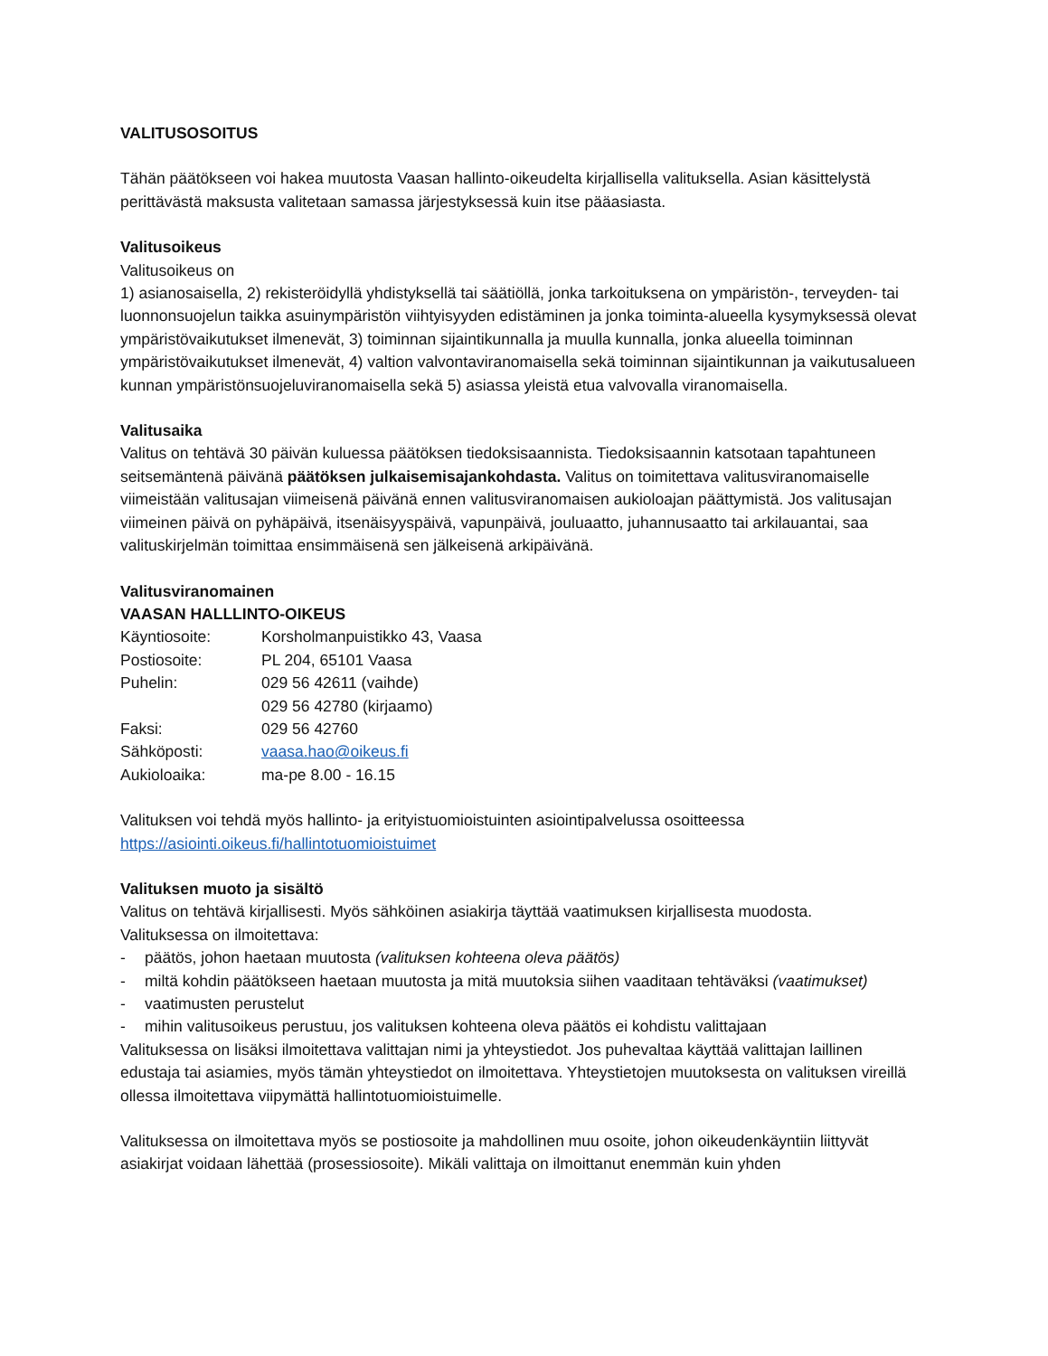VALITUSOSOITUS
Tähän päätökseen voi hakea muutosta Vaasan hallinto-oikeudelta kirjallisella valituksella. Asian käsittelystä perittävästä maksusta valitetaan samassa järjestyksessä kuin itse pääasiasta.
Valitusoikeus
Valitusoikeus on
1) asianosaisella, 2) rekisteröidyllä yhdistyksellä tai säätiöllä, jonka tarkoituksena on ympäristön-, terveyden- tai luonnonsuojelun taikka asuinympäristön viihtyisyyden edistäminen ja jonka toiminta-alueella kysymyksessä olevat ympäristövaikutukset ilmenevät, 3) toiminnan sijaintikunnalla ja muulla kunnalla, jonka alueella toiminnan ympäristövaikutukset ilmenevät, 4) valtion valvontaviranomaisella sekä toiminnan sijaintikunnan ja vaikutusalueen kunnan ympäristönsuojeluviranomaisella sekä 5) asiassa yleistä etua valvovalla viranomaisella.
Valitusaika
Valitus on tehtävä 30 päivän kuluessa päätöksen tiedoksisaannista. Tiedoksisaannin katsotaan tapahtuneen seitsemäntenä päivänä päätöksen julkaisemisajankohdasta. Valitus on toimitettava valitusviranomaiselle viimeistään valitusajan viimeisenä päivänä ennen valitusviranomaisen aukioloajan päättymistä. Jos valitusajan viimeinen päivä on pyhäpäivä, itsenäisyyspäivä, vapunpäivä, jouluaatto, juhannusaatto tai arkilauantai, saa valituskirjelmän toimittaa ensimmäisenä sen jälkeisenä arkipäivänä.
Valitusviranomainen
VAASAN HALLLINTO-OIKEUS
Käyntiosoite: Korsholmanpuistikko 43, Vaasa
Postiosoite: PL 204, 65101 Vaasa
Puhelin: 029 56 42611 (vaihde)
029 56 42780 (kirjaamo)
Faksi: 029 56 42760
Sähköposti: vaasa.hao@oikeus.fi
Aukioloaika: ma-pe 8.00 - 16.15
Valituksen voi tehdä myös hallinto- ja erityistuomioistuinten asiointipalvelussa osoitteessa
https://asiointi.oikeus.fi/hallintotuomioistuimet
Valituksen muoto ja sisältö
Valitus on tehtävä kirjallisesti. Myös sähköinen asiakirja täyttää vaatimuksen kirjallisesta muodosta.
Valituksessa on ilmoitettava:
- päätös, johon haetaan muutosta (valituksen kohteena oleva päätös)
- miltä kohdin päätökseen haetaan muutosta ja mitä muutoksia siihen vaaditaan tehtäväksi (vaatimukset)
- vaatimusten perustelut
- mihin valitusoikeus perustuu, jos valituksen kohteena oleva päätös ei kohdistu valittajaan
Valituksessa on lisäksi ilmoitettava valittajan nimi ja yhteystiedot. Jos puhevaltaa käyttää valittajan laillinen edustaja tai asiamies, myös tämän yhteystiedot on ilmoitettava. Yhteystietojen muutoksesta on valituksen vireillä ollessa ilmoitettava viipymättä hallintotuomioistuimelle.
Valituksessa on ilmoitettava myös se postiosoite ja mahdollinen muu osoite, johon oikeudenkäyntiin liittyvät asiakirjat voidaan lähettää (prosessiosoite). Mikäli valittaja on ilmoittanut enemmän kuin yhden